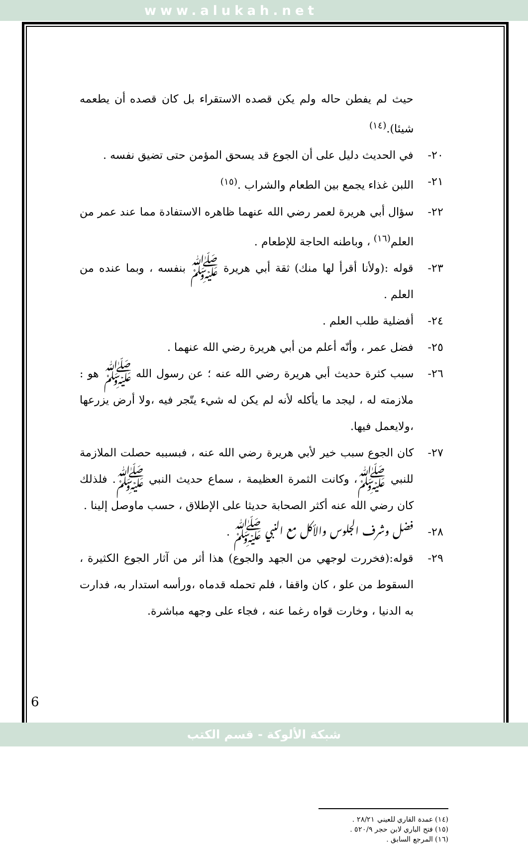www.alukah.net
حيث لم يفطن حاله ولم يكن قصده الاستقراء بل كان قصده أن يطعمه شيئا).<sup>(١٤)</sup>
٢٠- في الحديث دليل على أن الجوع قد يسحق المؤمن حتى تضيق نفسه .
٢١- اللبن غذاء يجمع بين الطعام والشراب .<sup>(١٥)</sup>
٢٢- سؤال أبي هريرة لعمر رضي الله عنهما ظاهره الاستفادة مما عند عمر من العلم<sup>(١٦)</sup> ، وباطنه الحاجة للإطعام .
٢٣- قوله :(ولأنا أقرأ لها منك) ثقة أبي هريرة ﷺ بنفسه ، وبما عنده من العلم .
٢٤- أفضلية طلب العلم .
٢٥- فضل عمر ، وأنّه أعلم من أبي هريرة رضي الله عنهما .
٢٦- سبب كثرة حديث أبي هريرة رضي الله عنه ؛ عن رسول الله ﷺ هو : ملازمته له ، ليجد ما يأكله لأنه لم يكن له شيء يتّجر فيه ،ولا أرض يزرعها ،ولايعمل فيها.
٢٧- كان الجوع سبب خير لأبي هريرة رضي الله عنه ، فبسببه حصلت الملازمة للنبي ﷺ، وكانت الثمرة العظيمة ، سماع حديث النبي ﷺ. فلذلك كان رضي الله عنه أكثر الصحابة حديثا على الإطلاق ، حسب ماوصل إلينا .
٢٨- فضل وشرف الجلوس والأكل مع النبي ﷺ .
٢٩- قوله:(فخررت لوجهي من الجهد والجوع) هذا أثر من آثار الجوع الكثيرة ، السقوط من علو ، كان واقفا ، فلم تحمله قدماه ،ورأسه استدار به، فدارت به الدنيا ، وخارت قواه رغما عنه ، فجاء على وجهه مباشرة.
(١٤) عمدة القاري للعيني ٢٨/٢١ .
(١٥) فتح الباري لابن حجر ٥٢٠/٩ .
(١٦) المرجع السابق .
6
شبكة الألوكة - قسم الكتب